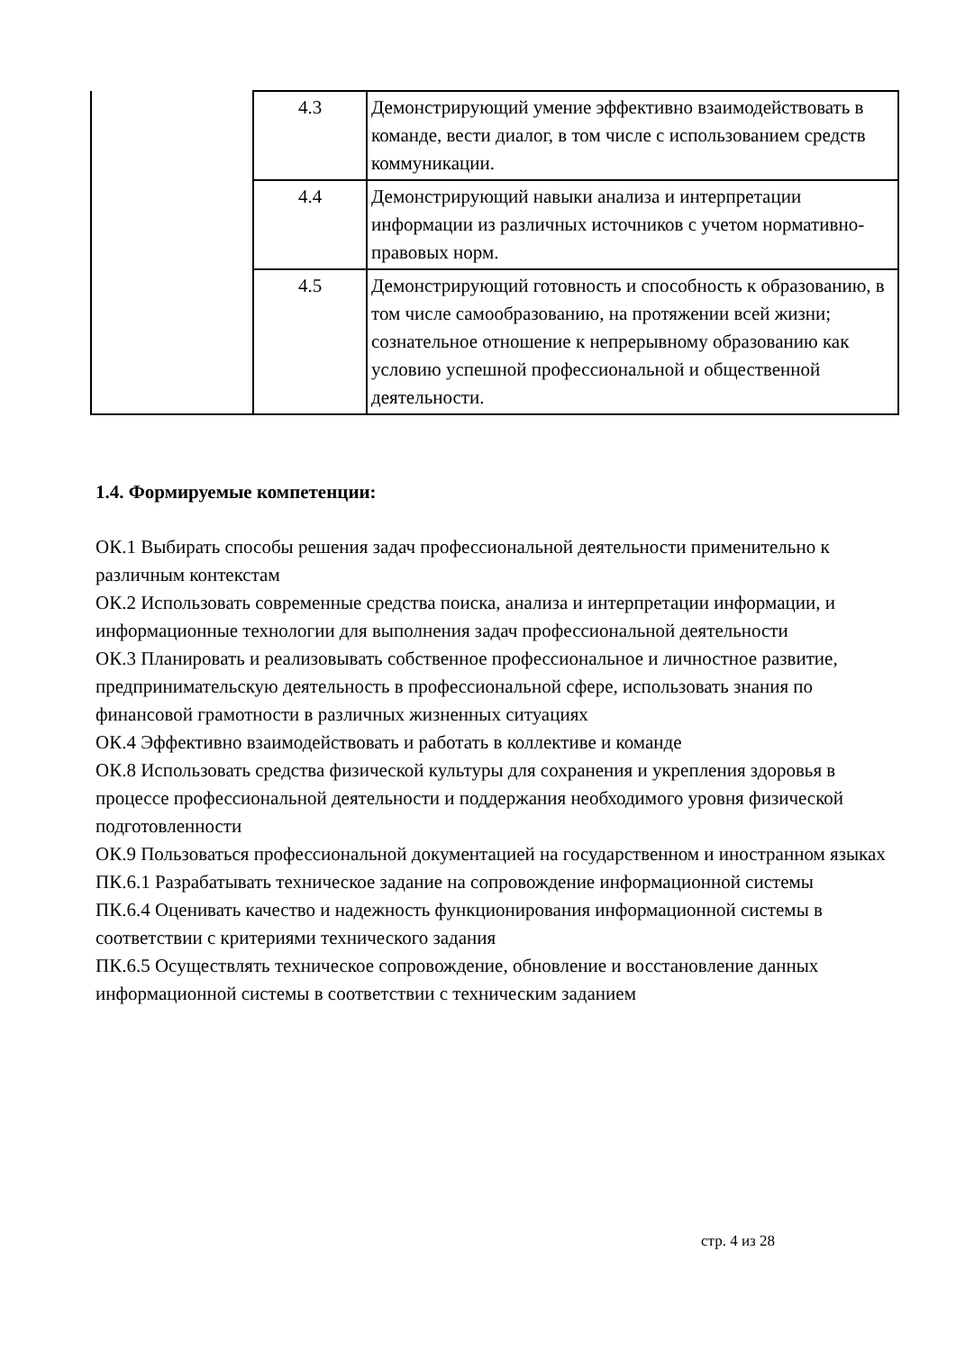| | 4.3 | Демонстрирующий умение эффективно взаимодействовать в команде, вести диалог, в том числе с использованием средств коммуникации. |
| | 4.4 | Демонстрирующий навыки анализа и интерпретации информации из различных источников с учетом нормативно-правовых норм. |
| | 4.5 | Демонстрирующий готовность и способность к образованию, в том числе самообразованию, на протяжении всей жизни; сознательное отношение к непрерывному образованию как условию успешной профессиональной и общественной деятельности. |
1.4. Формируемые компетенции:
ОК.1 Выбирать способы решения задач профессиональной деятельности применительно к различным контекстам
ОК.2 Использовать современные средства поиска, анализа и интерпретации информации, и информационные технологии для выполнения задач профессиональной деятельности
ОК.3 Планировать и реализовывать собственное профессиональное и личностное развитие, предпринимательскую деятельность в профессиональной сфере, использовать знания по финансовой грамотности в различных жизненных ситуациях
ОК.4 Эффективно взаимодействовать и работать в коллективе и команде
ОК.8 Использовать средства физической культуры для сохранения и укрепления здоровья в процессе профессиональной деятельности и поддержания необходимого уровня физической подготовленности
ОК.9 Пользоваться профессиональной документацией на государственном и иностранном языках
ПК.6.1 Разрабатывать техническое задание на сопровождение информационной системы
ПК.6.4 Оценивать качество и надежность функционирования информационной системы в соответствии с критериями технического задания
ПК.6.5 Осуществлять техническое сопровождение, обновление и восстановление данных информационной системы в соответствии с техническим заданием
стр. 4 из 28